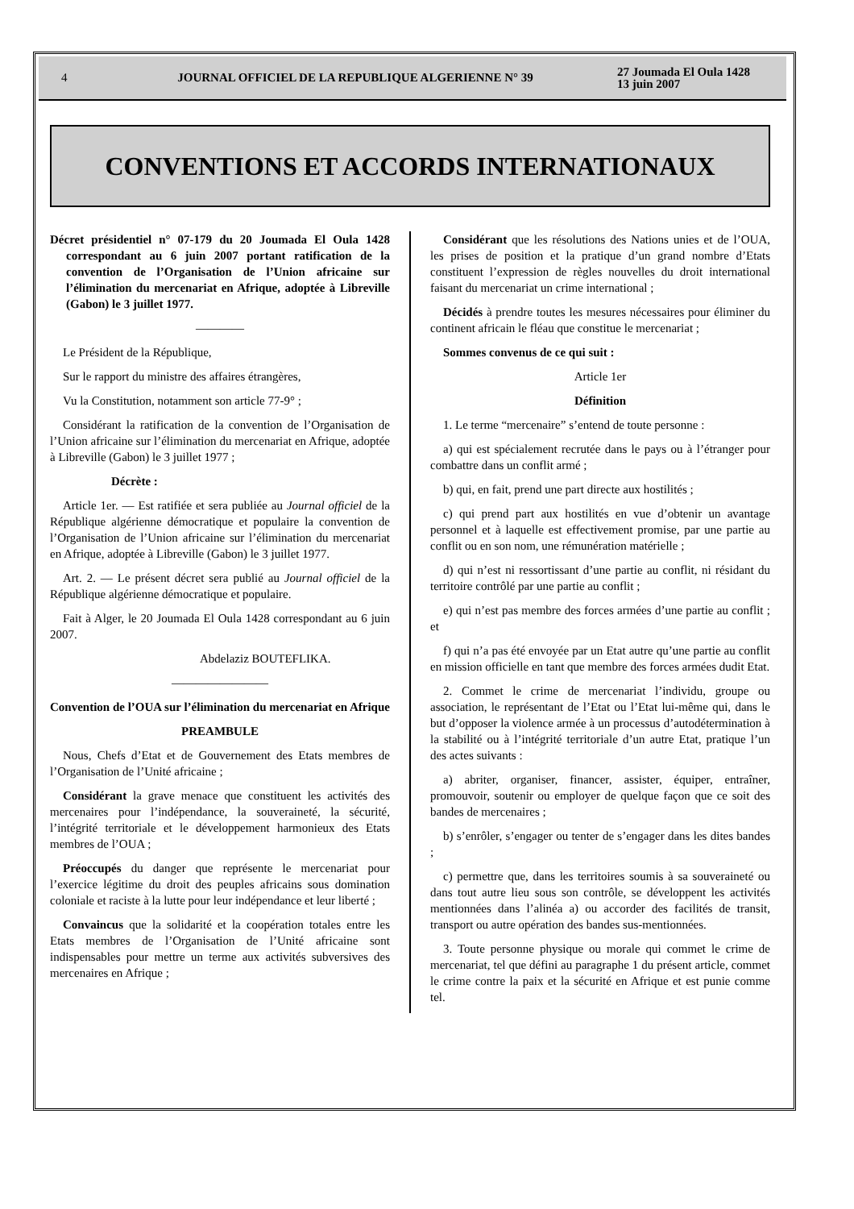4 JOURNAL OFFICIEL DE LA REPUBLIQUE ALGERIENNE N° 39 27 Joumada El Oula 1428
13 juin 2007
CONVENTIONS ET ACCORDS INTERNATIONAUX
Décret présidentiel n° 07-179 du 20 Joumada El Oula 1428 correspondant au 6 juin 2007 portant ratification de la convention de l’Organisation de l’Union africaine sur l’élimination du mercenariat en Afrique, adoptée à Libreville (Gabon) le 3 juillet 1977.
————
Le Président de la République,
Sur le rapport du ministre des affaires étrangères,
Vu la Constitution, notamment son article 77-9° ;
Considérant la ratification de la convention de l’Organisation de l’Union africaine sur l’élimination du mercenariat en Afrique, adoptée à Libreville (Gabon) le 3 juillet 1977 ;
Décrète :
Article 1er. — Est ratifiée et sera publiée au Journal officiel de la République algérienne démocratique et populaire la convention de l’Organisation de l’Union africaine sur l’élimination du mercenariat en Afrique, adoptée à Libreville (Gabon) le 3 juillet 1977.
Art. 2. — Le présent décret sera publié au Journal officiel de la République algérienne démocratique et populaire.
Fait à Alger, le 20 Joumada El Oula 1428 correspondant au 6 juin 2007.
Abdelaziz BOUTEFLIKA.
————————
Convention de l’OUA sur l’élimination du mercenariat en Afrique
PREAMBULE
Nous, Chefs d’Etat et de Gouvernement des Etats membres de l’Organisation de l’Unité africaine ;
Considérant la grave menace que constituent les activités des mercenaires pour l’indépendance, la souveraineté, la sécurité, l’intégrité territoriale et le développement harmonieux des Etats membres de l’OUA ;
Préoccupés du danger que représente le mercenariat pour l’exercice légitime du droit des peuples africains sous domination coloniale et raciste à la lutte pour leur indépendance et leur liberté ;
Convaincus que la solidarité et la coopération totales entre les Etats membres de l’Organisation de l’Unité africaine sont indispensables pour mettre un terme aux activités subversives des mercenaires en Afrique ;
Considérant que les résolutions des Nations unies et de l’OUA, les prises de position et la pratique d’un grand nombre d’Etats constituent l’expression de règles nouvelles du droit international faisant du mercenariat un crime international ;
Décidés à prendre toutes les mesures nécessaires pour éliminer du continent africain le fléau que constitue le mercenariat ;
Sommes convenus de ce qui suit :
Article 1er
Définition
1. Le terme “mercenaire” s’entend de toute personne :
a) qui est spécialement recrutée dans le pays ou à l’étranger pour combattre dans un conflit armé ;
b) qui, en fait, prend une part directe aux hostilités ;
c) qui prend part aux hostilités en vue d’obtenir un avantage personnel et à laquelle est effectivement promise, par une partie au conflit ou en son nom, une rémunération matérielle ;
d) qui n’est ni ressortissant d’une partie au conflit, ni résidant du territoire contrôlé par une partie au conflit ;
e) qui n’est pas membre des forces armées d’une partie au conflit ; et
f) qui n’a pas été envoyée par un Etat autre qu’une partie au conflit en mission officielle en tant que membre des forces armées dudit Etat.
2. Commet le crime de mercenariat l’individu, groupe ou association, le représentant de l’Etat ou l’Etat lui-même qui, dans le but d’opposer la violence armée à un processus d’autodétermination à la stabilité ou à l’intégrité territoriale d’un autre Etat, pratique l’un des actes suivants :
a) abriter, organiser, financer, assister, équiper, entraîner, promouvoir, soutenir ou employer de quelque façon que ce soit des bandes de mercenaires ;
b) s’enrôler, s’engager ou tenter de s’engager dans les dites bandes ;
c) permettre que, dans les territoires soumis à sa souveraineté ou dans tout autre lieu sous son contrôle, se développent les activités mentionnées dans l’alinéa a) ou accorder des facilités de transit, transport ou autre opération des bandes sus-mentionnées.
3. Toute personne physique ou morale qui commet le crime de mercenariat, tel que défini au paragraphe 1 du présent article, commet le crime contre la paix et la sécurité en Afrique et est punie comme tel.